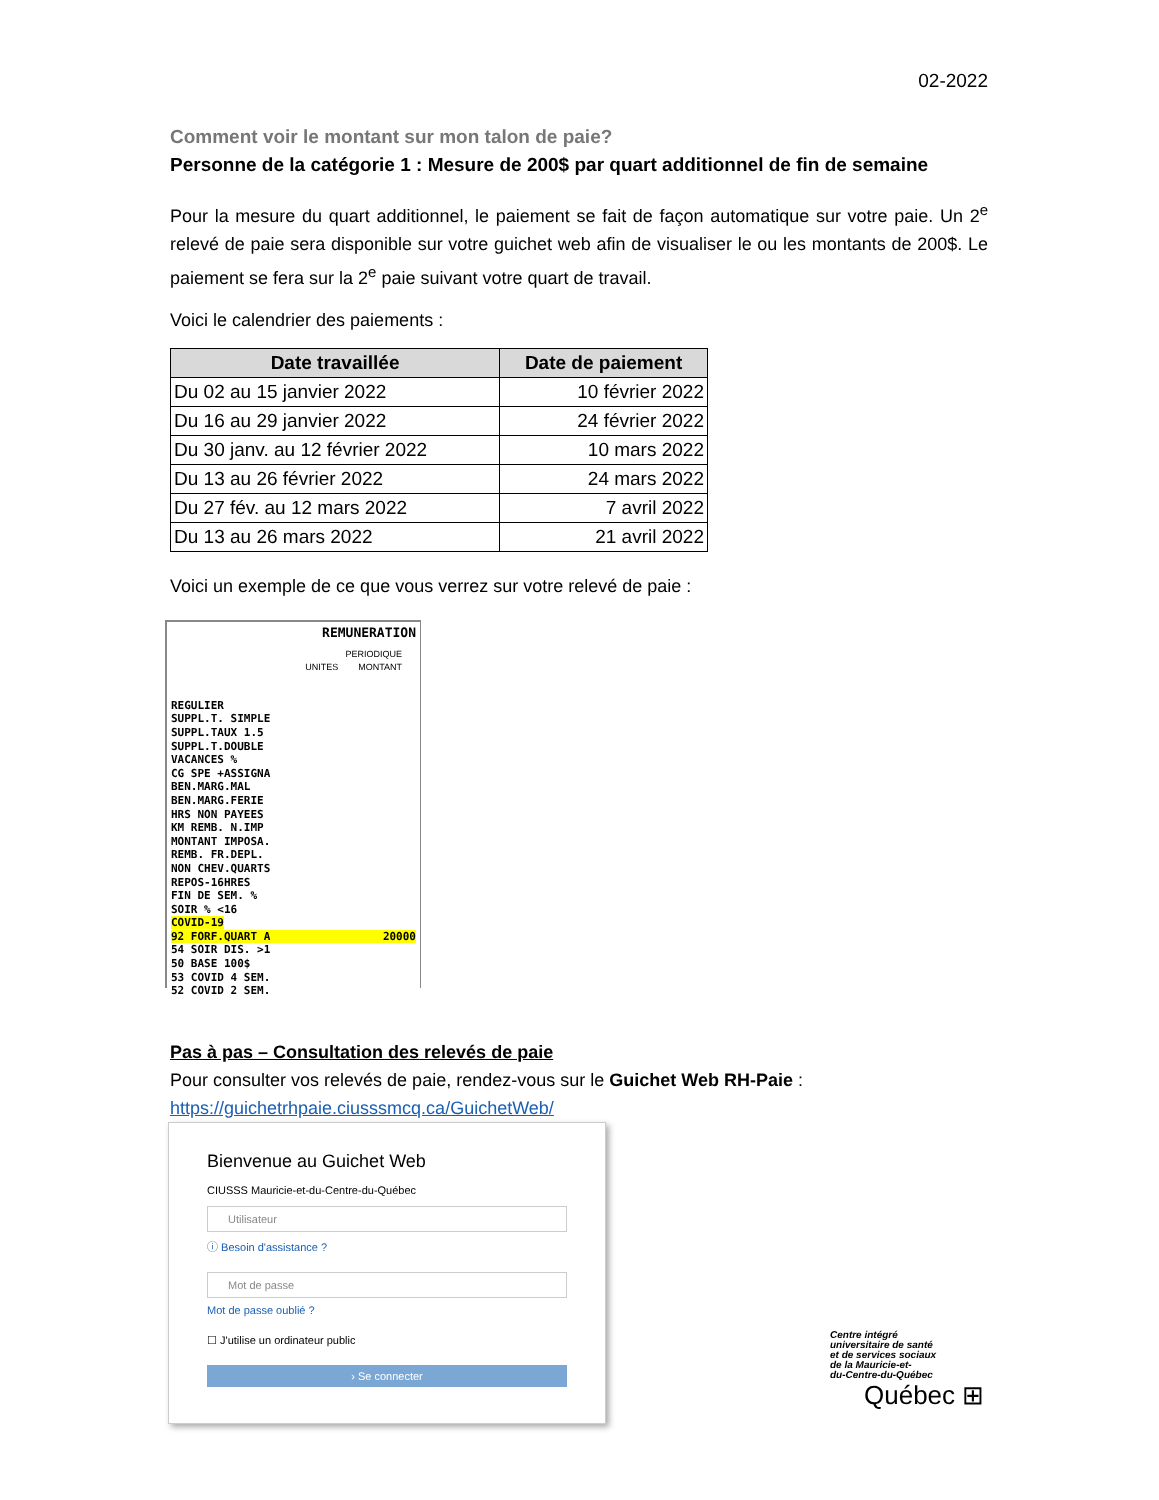02-2022
Comment voir le montant sur mon talon de paie?
Personne de la catégorie 1 : Mesure de 200$ par quart additionnel de fin de semaine
Pour la mesure du quart additionnel, le paiement se fait de façon automatique sur votre paie. Un 2<sup>e</sup> relevé de paie sera disponible sur votre guichet web afin de visualiser le ou les montants de 200$. Le paiement se fera sur la 2<sup>e</sup> paie suivant votre quart de travail.
Voici le calendrier des paiements :
| Date travaillée | Date de paiement |
| --- | --- |
| Du 02 au 15 janvier 2022 | 10 février 2022 |
| Du 16 au 29 janvier 2022 | 24 février 2022 |
| Du 30 janv. au 12 février 2022 | 10 mars 2022 |
| Du 13 au 26 février 2022 | 24 mars 2022 |
| Du 27 fév. au 12 mars 2022 | 7 avril 2022 |
| Du 13 au 26 mars 2022 | 21 avril 2022 |
Voici un exemple de ce que vous verrez sur votre relevé de paie :
REMUNERATION
PERIODIQUE
UNITES MONTANT
REGULIER
SUPPL.T. SIMPLE
SUPPL.TAUX 1.5
SUPPL.T.DOUBLE
VACANCES %
CG SPE +ASSIGNA
BEN.MARG.MAL
BEN.MARG.FERIE
HRS NON PAYEES
KM REMB. N.IMP
MONTANT IMPOSA.
REMB. FR.DEPL.
NON CHEV.QUARTS
REPOS-16HRES
FIN DE SEM. %
SOIR % <16
COVID-19
92 FORF.QUART A 20000
54 SOIR DIS. >1
50 BASE 100$
53 COVID 4 SEM.
52 COVID 2 SEM.
Pas à pas – Consultation des relevés de paie
Pour consulter vos relevés de paie, rendez-vous sur le Guichet Web RH-Paie :
https://guichetrhpaie.ciusssmcq.ca/GuichetWeb/
Bienvenue au Guichet Web
CIUSSS Mauricie-et-du-Centre-du-Québec
Utilisateur
ⓘ Besoin d'assistance ?
Mot de passe
Mot de passe oublié ?
☐ J'utilise un ordinateur public
› Se connecter
Centre intégré
universitaire de santé
et de services sociaux
de la Mauricie-et-
du-Centre-du-Québec
Québec ⊞